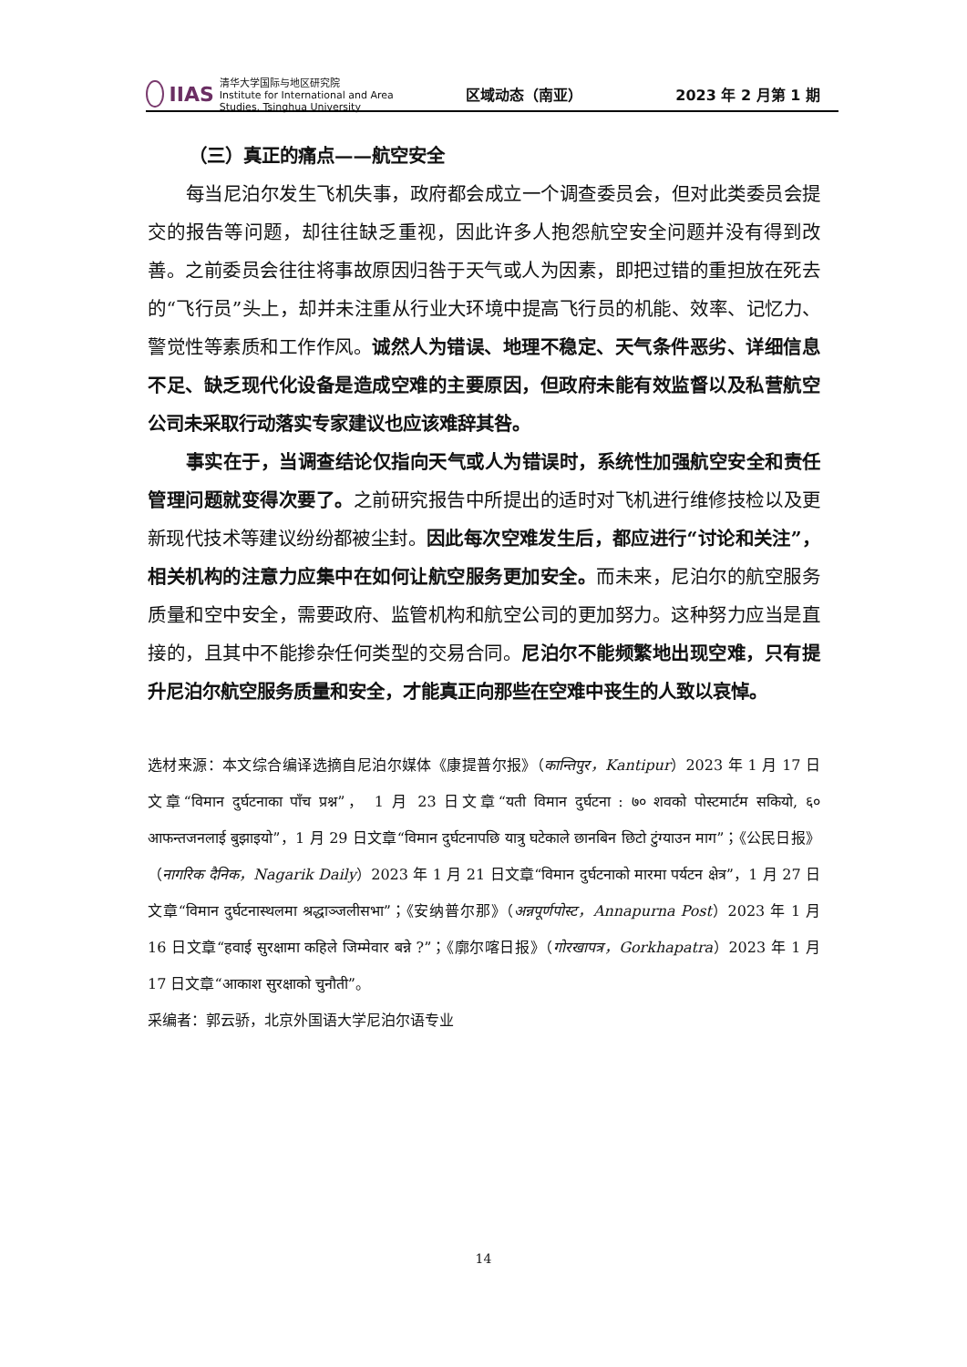IIAS 清华大学国际与地区研究院
Institute for International and Area Studies, Tsinghua University
区域动态（南亚） 2023 年 2 月第 1 期
（三）真正的痛点——航空安全
每当尼泊尔发生飞机失事，政府都会成立一个调查委员会，但对此类委员会提交的报告等问题，却往往缺乏重视，因此许多人抱怨航空安全问题并没有得到改善。之前委员会往往将事故原因归咎于天气或人为因素，即把过错的重担放在死去的“飞行员”头上，却并未注重从行业大环境中提高飞行员的机能、效率、记忆力、警觉性等素质和工作作风。诚然人为错误、地理不稳定、天气条件恶劣、详细信息不足、缺乏现代化设备是造成空难的主要原因，但政府未能有效监督以及私营航空公司未采取行动落实专家建议也应该难辞其咎。
事实在于，当调查结论仅指向天气或人为错误时，系统性加强航空安全和责任管理问题就变得次要了。之前研究报告中所提出的适时对飞机进行维修技检以及更新现代技术等建议纷纷都被尘封。因此每次空难发生后，都应进行“讨论和关注”，相关机构的注意力应集中在如何让航空服务更加安全。而未来，尼泊尔的航空服务质量和空中安全，需要政府、监管机构和航空公司的更加努力。这种努力应当是直接的，且其中不能掺杂任何类型的交易合同。尼泊尔不能频繁地出现空难，只有提升尼泊尔航空服务质量和安全，才能真正向那些在空难中丧生的人致以哀悼。
选材来源：本文综合编译选摘自尼泊尔媒体《康提普尔报》（कान्तिपुर，Kantipur）2023 年 1 月 17 日文章“विमान दुर्घटनाका पाँच प्रश्न”， 1 月 23 日文章“यती विमान दुर्घटना : ७० शवको पोस्टमार्टम सकियो, ६० आफन्तजनलाई बुझाइयो”，1 月 29 日文章“विमान दुर्घटनापछि यात्रु घटेकाले छानबिन छिटो टुंग्याउन माग”；《公民日报》（नागरिक दैनिक，Nagarik Daily）2023 年 1 月 21 日文章“विमान दुर्घटनाको मारमा पर्यटन क्षेत्र”，1 月 27 日文章“विमान दुर्घटनास्थलमा श्रद्धाञ्जलीसभा”；《安纳普尔那》（अन्नपूर्णपोस्ट，Annapurna Post）2023 年 1 月 16 日文章“हवाई सुरक्षामा कहिले जिम्मेवार बन्ने ?”；《廓尔喀日报》（गोरखापत्र，Gorkhapatra）2023 年 1 月 17 日文章“आकाश सुरक्षाको चुनौती”。
采编者：郭云骄，北京外国语大学尼泊尔语专业
14